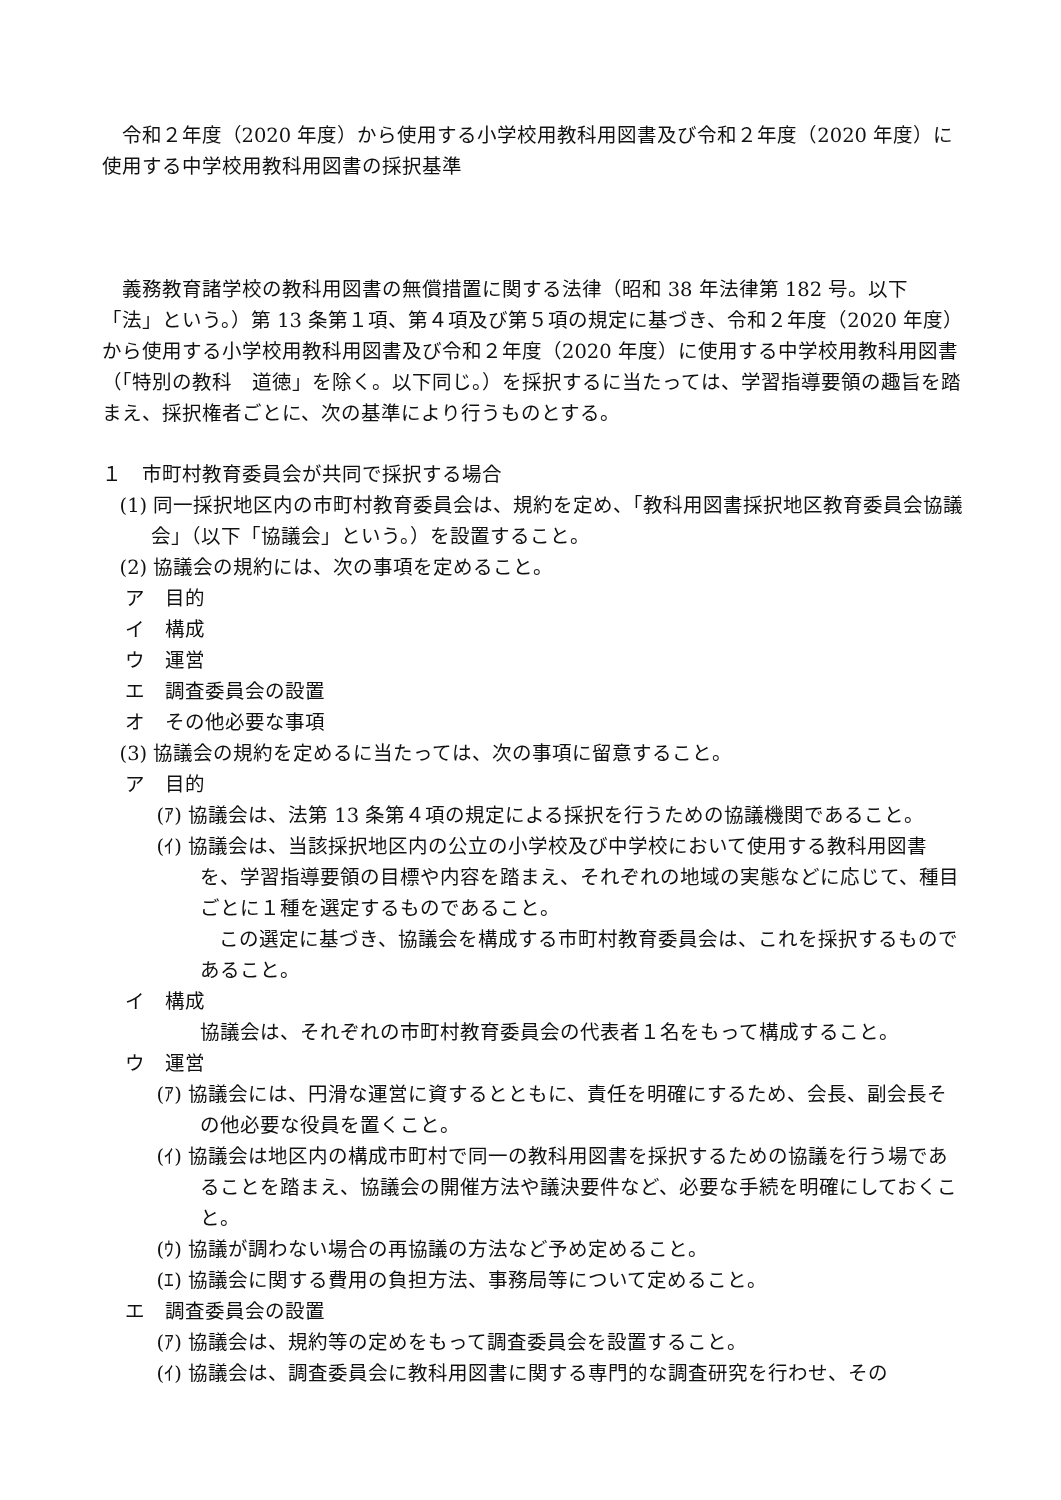令和２年度（2020 年度）から使用する小学校用教科用図書及び令和２年度（2020 年度）に使用する中学校用教科用図書の採択基準
義務教育諸学校の教科用図書の無償措置に関する法律（昭和 38 年法律第 182 号。以下「法」という。）第 13 条第１項、第４項及び第５項の規定に基づき、令和２年度（2020 年度）から使用する小学校用教科用図書及び令和２年度（2020 年度）に使用する中学校用教科用図書（「特別の教科　道徳」を除く。以下同じ。）を採択するに当たっては、学習指導要領の趣旨を踏まえ、採択権者ごとに、次の基準により行うものとする。
１　市町村教育委員会が共同で採択する場合
(1) 同一採択地区内の市町村教育委員会は、規約を定め、「教科用図書採択地区教育委員会協議会」（以下「協議会」という。）を設置すること。
(2) 協議会の規約には、次の事項を定めること。
ア　目的
イ　構成
ウ　運営
エ　調査委員会の設置
オ　その他必要な事項
(3) 協議会の規約を定めるに当たっては、次の事項に留意すること。
ア　目的
(ｱ) 協議会は、法第 13 条第４項の規定による採択を行うための協議機関であること。
(ｲ) 協議会は、当該採択地区内の公立の小学校及び中学校において使用する教科用図書を、学習指導要領の目標や内容を踏まえ、それぞれの地域の実態などに応じて、種目ごとに１種を選定するものであること。
この選定に基づき、協議会を構成する市町村教育委員会は、これを採択するものであること。
イ　構成
協議会は、それぞれの市町村教育委員会の代表者１名をもって構成すること。
ウ　運営
(ｱ) 協議会には、円滑な運営に資するとともに、責任を明確にするため、会長、副会長その他必要な役員を置くこと。
(ｲ) 協議会は地区内の構成市町村で同一の教科用図書を採択するための協議を行う場であることを踏まえ、協議会の開催方法や議決要件など、必要な手続を明確にしておくこと。
(ｳ) 協議が調わない場合の再協議の方法など予め定めること。
(ｴ) 協議会に関する費用の負担方法、事務局等について定めること。
エ　調査委員会の設置
(ｱ) 協議会は、規約等の定めをもって調査委員会を設置すること。
(ｲ) 協議会は、調査委員会に教科用図書に関する専門的な調査研究を行わせ、その